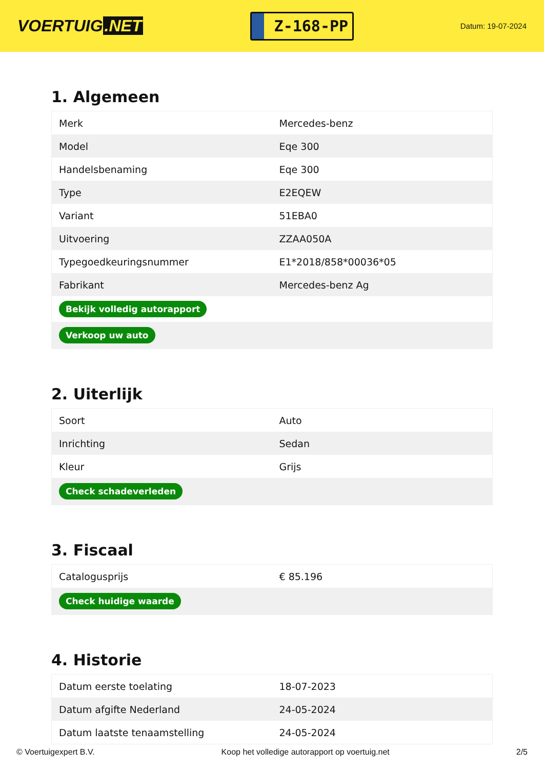VOERTUIG.NET
Z-168-PP
Datum: 19-07-2024
1. Algemeen
| Merk | Mercedes-benz |
| Model | Eqe 300 |
| Handelsbenaming | Eqe 300 |
| Type | E2EQEW |
| Variant | 51EBA0 |
| Uitvoering | ZZAA050A |
| Typegoedkeuringsnummer | E1*2018/858*00036*05 |
| Fabrikant | Mercedes-benz Ag |
| Bekijk volledig autorapport | |
| Verkoop uw auto | |
2. Uiterlijk
| Soort | Auto |
| Inrichting | Sedan |
| Kleur | Grijs |
| Check schadeverleden | |
3. Fiscaal
| Catalogusprijs | € 85.196 |
| Check huidige waarde | |
4. Historie
| Datum eerste toelating | 18-07-2023 |
| Datum afgifte Nederland | 24-05-2024 |
| Datum laatste tenaamstelling | 24-05-2024 |
© Voertuigexpert B.V. Koop het volledige autorapport op voertuig.net 2/5